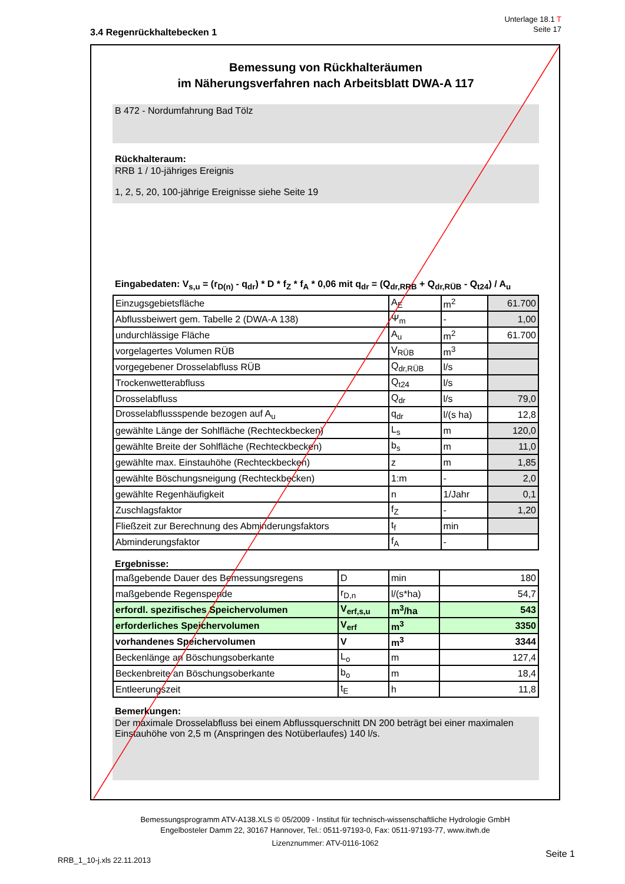Unterlage 18.1 T
Seite 17
3.4 Regenrückhaltebecken 1
Bemessung von Rückhalteräumen
im Näherungsverfahren nach Arbeitsblatt DWA-A 117
B 472 - Nordumfahrung Bad Tölz
Rückhalteraum:
RRB 1 / 10-jähriges Ereignis
1, 2, 5, 20, 100-jährige Ereignisse siehe Seite 19
Eingabedaten: V<sub>s,u</sub> = (r<sub>D(n)</sub> - q<sub>dr</sub>) * D * f<sub>Z</sub> * f<sub>A</sub> * 0,06 mit q<sub>dr</sub> = (Q<sub>dr,RRB</sub> + Q<sub>dr,RÜB</sub> - Q<sub>t24</sub>) / A<sub>u</sub>
| Einzugsgebietsfläche | A<sub>E</sub> | m<sup>2</sup> | 61.700 |
| Abflussbeiwert gem. Tabelle 2 (DWA-A 138) | Ψ<sub>m</sub> | - | 1,00 |
| undurchlässige Fläche | A<sub>u</sub> | m<sup>2</sup> | 61.700 |
| vorgelagertes Volumen RÜB | V<sub>RÜB</sub> | m<sup>3</sup> | |
| vorgegebener Drosselabfluss RÜB | Q<sub>dr,RÜB</sub> | l/s | |
| Trockenwetterabfluss | Q<sub>t24</sub> | l/s | |
| Drosselabfluss | Q<sub>dr</sub> | l/s | 79,0 |
| Drosselabflussspende bezogen auf A<sub>u</sub> | q<sub>dr</sub> | l/(s ha) | 12,8 |
| gewählte Länge der Sohlfläche (Rechteckbecken) | L<sub>s</sub> | m | 120,0 |
| gewählte Breite der Sohlfläche (Rechteckbecken) | b<sub>s</sub> | m | 11,0 |
| gewählte max. Einstauhöhe (Rechteckbecken) | z | m | 1,85 |
| gewählte Böschungsneigung (Rechteckbecken) | 1:m | - | 2,0 |
| gewählte Regenhäufigkeit | n | 1/Jahr | 0,1 |
| Zuschlagsfaktor | f<sub>Z</sub> | - | 1,20 |
| Fließzeit zur Berechnung des Abminderungsfaktors | t<sub>f</sub> | min | |
| Abminderungsfaktor | f<sub>A</sub> | - | |
Ergebnisse:
| maßgebende Dauer des Bemessungsregens | D | min | 180 |
| maßgebende Regenspende | r<sub>D,n</sub> | l/(s*ha) | 54,7 |
| erfordl. spezifisches Speichervolumen | V<sub>erf,s,u</sub> | m<sup>3</sup>/ha | 543 |
| erforderliches Speichervolumen | V<sub>erf</sub> | m<sup>3</sup> | 3350 |
| vorhandenes Speichervolumen | V | m<sup>3</sup> | 3344 |
| Beckenlänge an Böschungsoberkante | L<sub>o</sub> | m | 127,4 |
| Beckenbreite an Böschungsoberkante | b<sub>o</sub> | m | 18,4 |
| Entleerungszeit | t<sub>E</sub> | h | 11,8 |
Bemerkungen:
Der maximale Drosselabfluss bei einem Abflussquerschnitt DN 200 beträgt bei einer maximalen Einstauhöhe von 2,5 m (Anspringen des Notüberlaufes) 140 l/s.
Bemessungsprogramm ATV-A138.XLS © 05/2009 - Institut für technisch-wissenschaftliche Hydrologie GmbH
Engelbosteler Damm 22, 30167 Hannover, Tel.: 0511-97193-0, Fax: 0511-97193-77, www.itwh.de
Lizenznummer: ATV-0116-1062
Seite 1
RRB_1_10-j.xls 22.11.2013